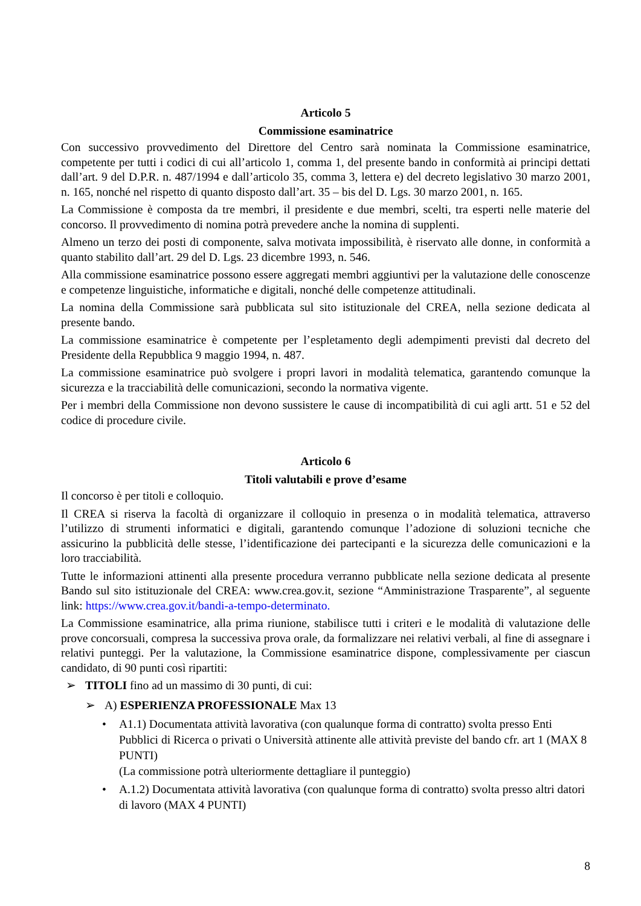Articolo 5
Commissione esaminatrice
Con successivo provvedimento del Direttore del Centro sarà nominata la Commissione esaminatrice, competente per tutti i codici di cui all’articolo 1, comma 1, del presente bando in conformità ai principi dettati dall’art. 9 del D.P.R. n. 487/1994 e dall’articolo 35, comma 3, lettera e) del decreto legislativo 30 marzo 2001, n. 165, nonché nel rispetto di quanto disposto dall’art. 35 – bis del D. Lgs. 30 marzo 2001, n. 165.
La Commissione è composta da tre membri, il presidente e due membri, scelti, tra esperti nelle materie del concorso. Il provvedimento di nomina potrà prevedere anche la nomina di supplenti.
Almeno un terzo dei posti di componente, salva motivata impossibilità, è riservato alle donne, in conformità a quanto stabilito dall’art. 29 del D. Lgs. 23 dicembre 1993, n. 546.
Alla commissione esaminatrice possono essere aggregati membri aggiuntivi per la valutazione delle conoscenze e competenze linguistiche, informatiche e digitali, nonché delle competenze attitudinali.
La nomina della Commissione sarà pubblicata sul sito istituzionale del CREA, nella sezione dedicata al presente bando.
La commissione esaminatrice è competente per l’espletamento degli adempimenti previsti dal decreto del Presidente della Repubblica 9 maggio 1994, n. 487.
La commissione esaminatrice può svolgere i propri lavori in modalità telematica, garantendo comunque la sicurezza e la tracciabilità delle comunicazioni, secondo la normativa vigente.
Per i membri della Commissione non devono sussistere le cause di incompatibilità di cui agli artt. 51 e 52 del codice di procedure civile.
Articolo 6
Titoli valutabili e prove d’esame
Il concorso è per titoli e colloquio.
Il CREA si riserva la facoltà di organizzare il colloquio in presenza o in modalità telematica, attraverso l’utilizzo di strumenti informatici e digitali, garantendo comunque l’adozione di soluzioni tecniche che assicurino la pubblicità delle stesse, l’identificazione dei partecipanti e la sicurezza delle comunicazioni e la loro tracciabilità.
Tutte le informazioni attinenti alla presente procedura verranno pubblicate nella sezione dedicata al presente Bando sul sito istituzionale del CREA: www.crea.gov.it, sezione “Amministrazione Trasparente”, al seguente link: https://www.crea.gov.it/bandi-a-tempo-determinato.
La Commissione esaminatrice, alla prima riunione, stabilisce tutti i criteri e le modalità di valutazione delle prove concorsuali, compresa la successiva prova orale, da formalizzare nei relativi verbali, al fine di assegnare i relativi punteggi. Per la valutazione, la Commissione esaminatrice dispone, complessivamente per ciascun candidato, di 90 punti così ripartiti:
TITOLI fino ad un massimo di 30 punti, di cui:
A) ESPERIENZA PROFESSIONALE Max 13
A1.1) Documentata attività lavorativa (con qualunque forma di contratto) svolta presso Enti Pubblici di Ricerca o privati o Università attinente alle attività previste del bando cfr. art 1 (MAX 8 PUNTI)
(La commissione potrà ulteriormente dettagliare il punteggio)
A.1.2) Documentata attività lavorativa (con qualunque forma di contratto) svolta presso altri datori di lavoro (MAX 4 PUNTI)
8